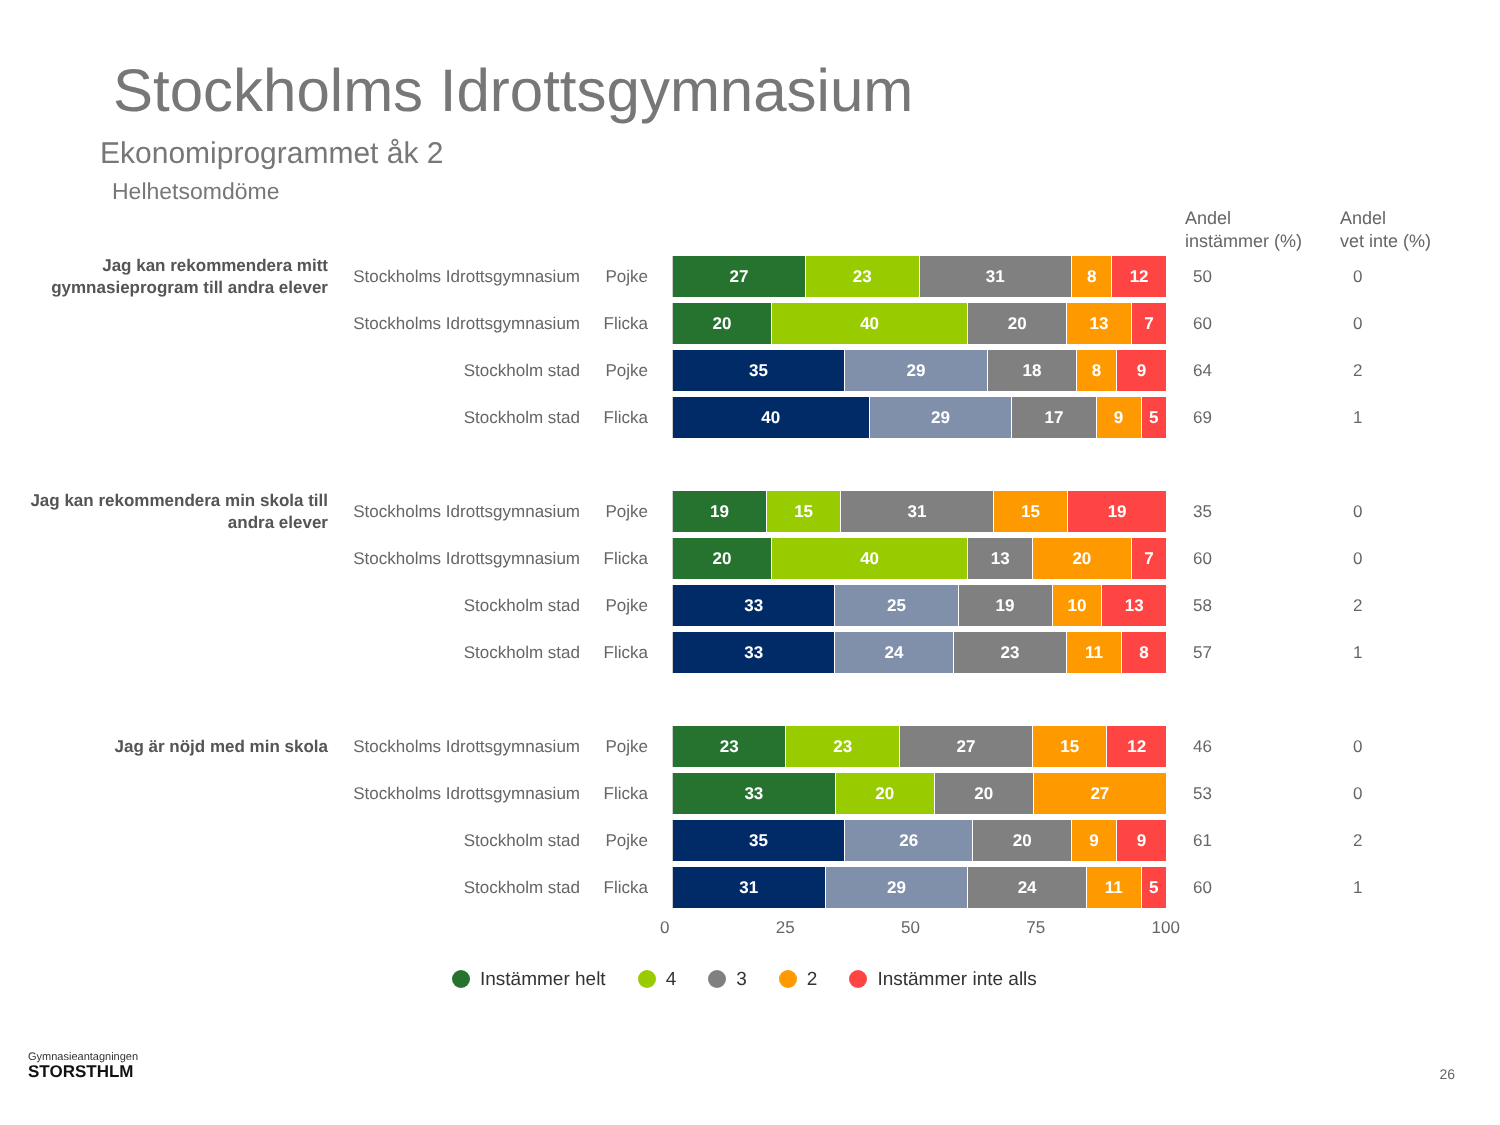Stockholms Idrottsgymnasium
Ekonomiprogrammet åk 2
Helhetsomdöme
Andel
instämmer (%)
Andel
vet inte (%)
Jag kan rekommendera mitt gymnasieprogram till andra elever
Stockholms Idrottsgymnasium
Pojke
27 23 31 8 12
50 0
Stockholms Idrottsgymnasium
Flicka
20 40 20 13 7
60 0
Stockholm stad Pojke
35 29 18 8 9
64 2
Stockholm stad Flicka
40 29 17 9 5
69 1
Jag kan rekommendera min skola till andra elever
Stockholms Idrottsgymnasium
Pojke
19 15 31 15 19
35 0
Stockholms Idrottsgymnasium
Flicka
20 40 13 20 7
60 0
Stockholm stad Pojke
33 25 19 10 13
58 2
Stockholm stad Flicka
33 24 23 11 8
57 1
Jag är nöjd med min skola
Stockholms Idrottsgymnasium
Pojke
23 23 27 15 12
46 0
Stockholms Idrottsgymnasium
Flicka
33 20 20 27
53 0
Stockholm stad Pojke
35 26 20 9 9
61 2
Stockholm stad Flicka
31 29 24 11 5
60 1
0 25 50 75 100
Instämmer helt 4 3 2 Instämmer inte alls
Gymnasieantagningen
STORSTHLM
26